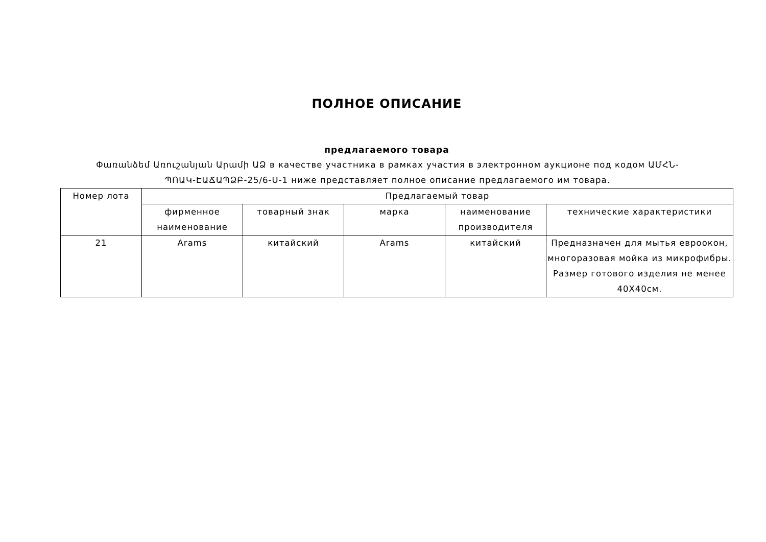ПОЛНОЕ ОПИСАНИЕ
предлагаемого товара
Փառանձեմ Առուշանյան Արամի ԱՁ в качестве участника в рамках участия в электронном аукционе под кодом ԱՄՀՆ-ՊՈԱԿ-ԷԱՃԱՊՁԲ-25/6-Ս-1 ниже представляет полное описание предлагаемого им товара.
| Номер лота | Предлагаемый товар | | | | |
| --- | --- | --- | --- | --- | --- |
| | фирменное наименование | товарный знак | марка | наименование производителя | технические характеристики |
| 21 | Arams | китайский | Arams | китайский | Предназначен для мытья евроокон, многоразовая мойка из микрофибры. Размер готового изделия не менее 40Х40см. |